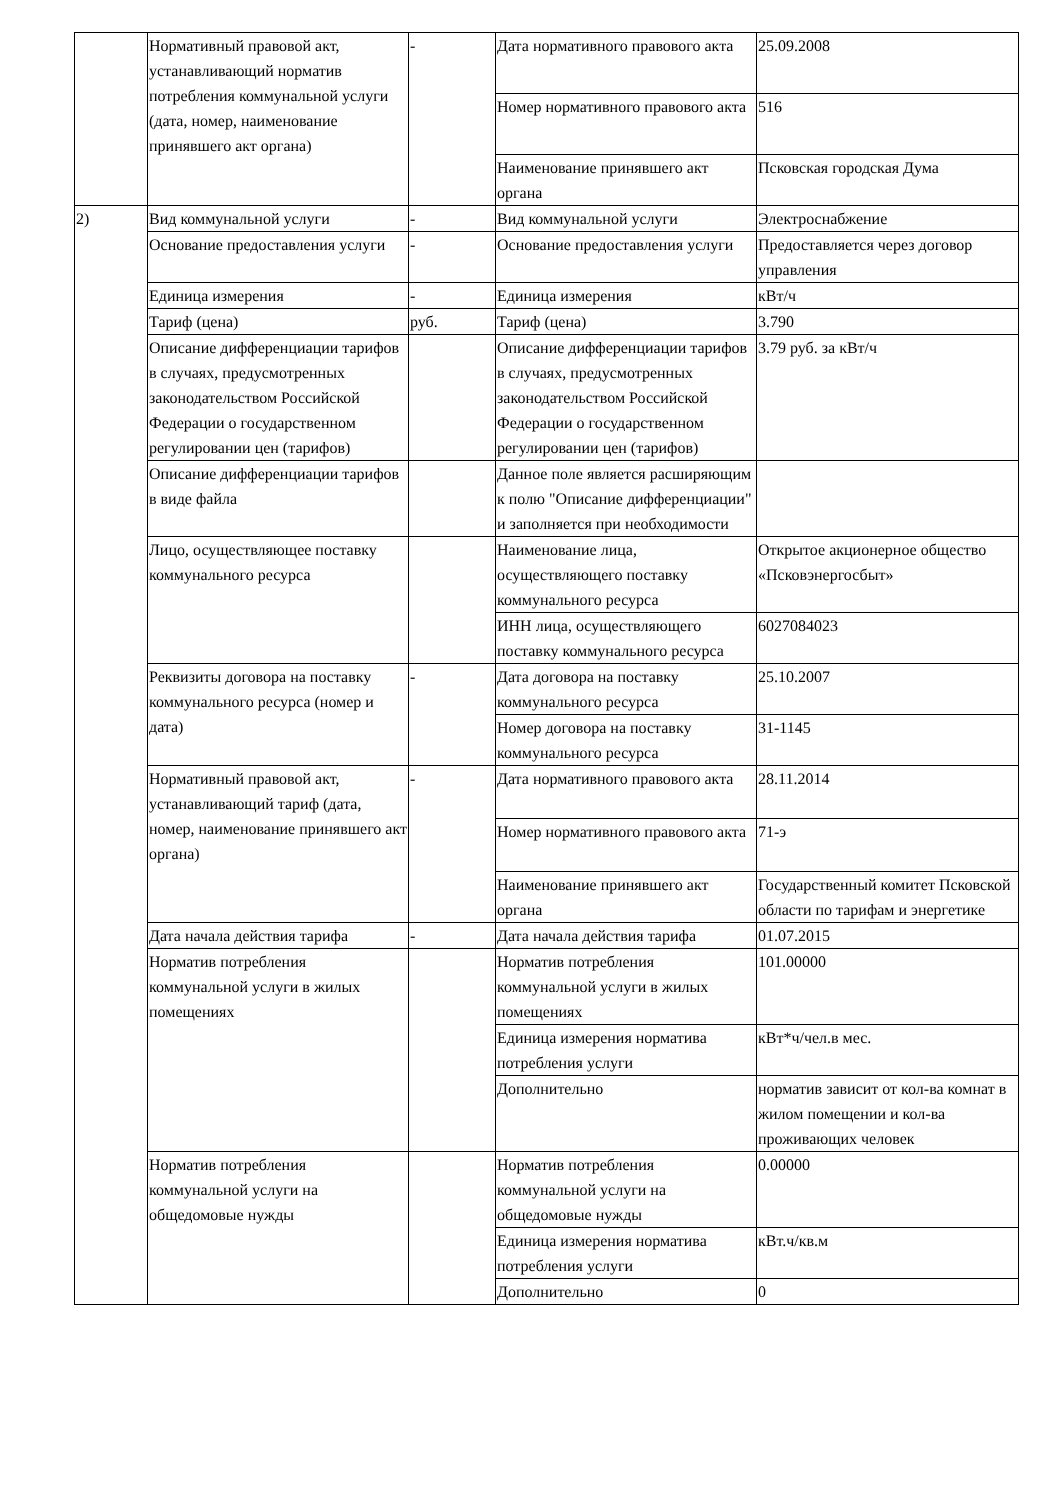| | Нормативный правовой акт, устанавливающий норматив потребления коммунальной услуги (дата, номер, наименование принявшего акт органа) | - | Дата нормативного правового акта | 25.09.2008 |
| | | | Номер нормативного правового акта | 516 |
| | | | Наименование принявшего акт органа | Псковская городская Дума |
| 2) | Вид коммунальной услуги | - | Вид коммунальной услуги | Электроснабжение |
| | Основание предоставления услуги | - | Основание предоставления услуги | Предоставляется через договор управления |
| | Единица измерения | - | Единица измерения | кВт/ч |
| | Тариф (цена) | руб. | Тариф (цена) | 3.790 |
| | Описание дифференциации тарифов в случаях, предусмотренных законодательством Российской Федерации о государственном регулировании цен (тарифов) | | Описание дифференциации тарифов в случаях, предусмотренных законодательством Российской Федерации о государственном регулировании цен (тарифов) | 3.79 руб. за кВт/ч |
| | Описание дифференциации тарифов в виде файла | | Данное поле является расширяющим к полю "Описание дифференциации" и заполняется при необходимости | |
| | Лицо, осуществляющее поставку коммунального ресурса | | Наименование лица, осуществляющего поставку коммунального ресурса | Открытое акционерное общество «Псковэнергосбыт» |
| | | | ИНН лица, осуществляющего поставку коммунального ресурса | 6027084023 |
| | Реквизиты договора на поставку коммунального ресурса (номер и дата) | - | Дата договора на поставку коммунального ресурса | 25.10.2007 |
| | | | Номер договора на поставку коммунального ресурса | 31-1145 |
| | Нормативный правовой акт, устанавливающий тариф (дата, номер, наименование принявшего акт органа) | - | Дата нормативного правового акта | 28.11.2014 |
| | | | Номер нормативного правового акта | 71-э |
| | | | Наименование принявшего акт органа | Государственный комитет Псковской области по тарифам и энергетике |
| | Дата начала действия тарифа | - | Дата начала действия тарифа | 01.07.2015 |
| | Норматив потребления коммунальной услуги в жилых помещениях | | Норматив потребления коммунальной услуги в жилых помещениях | 101.00000 |
| | | | Единица измерения норматива потребления услуги | кВт*ч/чел.в мес. |
| | | | Дополнительно | норматив зависит от кол-ва комнат в жилом помещении и кол-ва проживающих человек |
| | Норматив потребления коммунальной услуги на общедомовые нужды | | Норматив потребления коммунальной услуги на общедомовые нужды | 0.00000 |
| | | | Единица измерения норматива потребления услуги | кВт.ч/кв.м |
| | | | Дополнительно | 0 |